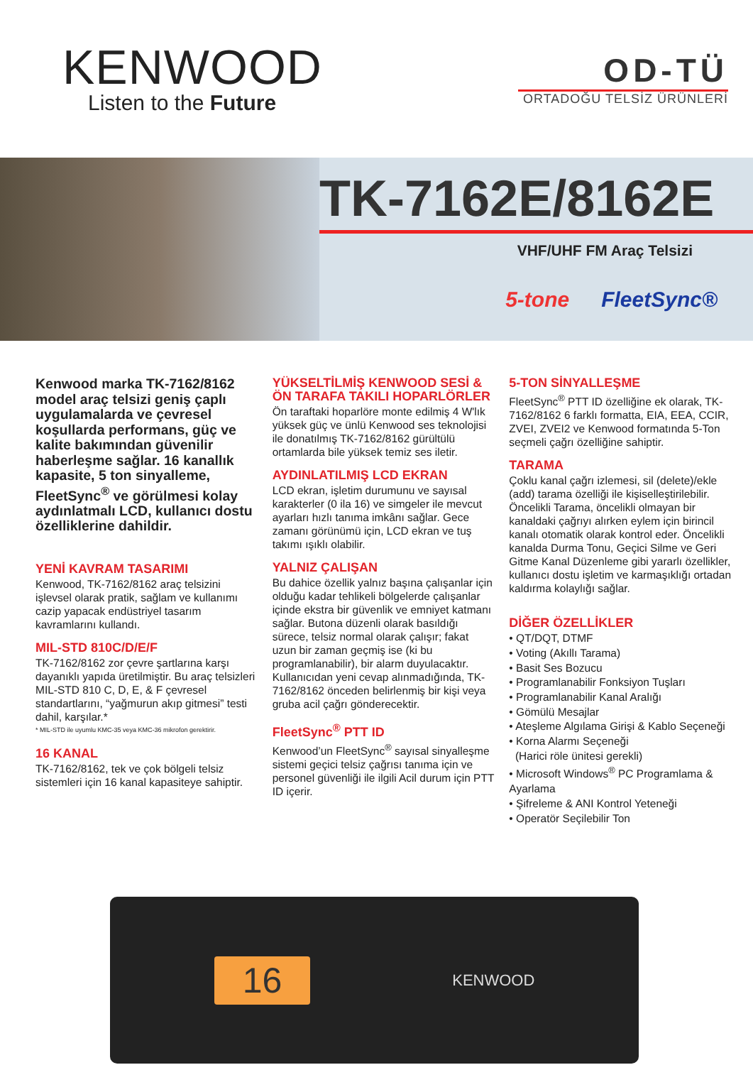KENWOOD
Listen to the Future
OD-TÜ
ORTADOĞU TELSİZ ÜRÜNLERİ
TK-7162E/8162E
VHF/UHF FM Araç Telsizi
5-tone FleetSync®
Kenwood marka TK-7162/8162 model araç telsizi geniş çaplı uygulamalarda ve çevresel koşullarda performans, güç ve kalite bakımından güvenilir haberleşme sağlar. 16 kanallık kapasite, 5 ton sinyalleme, FleetSync<sup>®</sup> ve görülmesi kolay aydınlatmalı LCD, kullanıcı dostu özelliklerine dahildir.
YENİ KAVRAM TASARIMI
Kenwood, TK-7162/8162 araç telsizini işlevsel olarak pratik, sağlam ve kullanımı cazip yapacak endüstriyel tasarım kavramlarını kullandı.
MIL-STD 810C/D/E/F
TK-7162/8162 zor çevre şartlarına karşı dayanıklı yapıda üretilmiştir. Bu araç telsizleri MIL-STD 810 C, D, E, & F çevresel standartlarını, “yağmurun akıp gitmesi” testi dahil, karşılar.*
* MIL-STD ile uyumlu KMC-35 veya KMC-36 mikrofon gerektirir.
16 KANAL
TK-7162/8162, tek ve çok bölgeli telsiz sistemleri için 16 kanal kapasiteye sahiptir.
YÜKSELTİLMİŞ KENWOOD SESİ & ÖN TARAFA TAKILI HOPARLÖRLER
Ön taraftaki hoparlöre monte edilmiş 4 W'lık yüksek güç ve ünlü Kenwood ses teknolojisi ile donatılmış TK-7162/8162 gürültülü ortamlarda bile yüksek temiz ses iletir.
AYDINLATILMIŞ LCD EKRAN
LCD ekran, işletim durumunu ve sayısal karakterler (0 ila 16) ve simgeler ile mevcut ayarları hızlı tanıma imkânı sağlar. Gece zamanı görünümü için, LCD ekran ve tuş takımı ışıklı olabilir.
YALNIZ ÇALIŞAN
Bu dahice özellik yalnız başına çalışanlar için olduğu kadar tehlikeli bölgelerde çalışanlar içinde ekstra bir güvenlik ve emniyet katmanı sağlar. Butona düzenli olarak basıldığı sürece, telsiz normal olarak çalışır; fakat uzun bir zaman geçmiş ise (ki bu programlanabilir), bir alarm duyulacaktır. Kullanıcıdan yeni cevap alınmadığında, TK-7162/8162 önceden belirlenmiş bir kişi veya gruba acil çağrı gönderecektir.
FleetSync<sup>®</sup> PTT ID
Kenwood’un FleetSync<sup>®</sup> sayısal sinyalleşme sistemi geçici telsiz çağrısı tanıma için ve personel güvenliği ile ilgili Acil durum için PTT ID içerir.
5-TON SİNYALLEŞME
FleetSync<sup>®</sup> PTT ID özelliğine ek olarak, TK-7162/8162 6 farklı formatta, EIA, EEA, CCIR, ZVEI, ZVEI2 ve Kenwood formatında 5-Ton seçmeli çağrı özelliğine sahiptir.
TARAMA
Çoklu kanal çağrı izlemesi, sil (delete)/ekle (add) tarama özelliği ile kişiselleştirilebilir. Öncelikli Tarama, öncelikli olmayan bir kanaldaki çağrıyı alırken eylem için birincil kanalı otomatik olarak kontrol eder. Öncelikli kanalda Durma Tonu, Geçici Silme ve Geri Gitme Kanal Düzenleme gibi yararlı özellikler, kullanıcı dostu işletim ve karmaşıklığı ortadan kaldırma kolaylığı sağlar.
DİĞER ÖZELLİKLER
• QT/DQT, DTMF
• Voting (Akıllı Tarama)
• Basit Ses Bozucu
• Programlanabilir Fonksiyon Tuşları
• Programlanabilir Kanal Aralığı
• Gömülü Mesajlar
• Ateşleme Algılama Girişi & Kablo Seçeneği
• Korna Alarmı Seçeneği
(Harici röle ünitesi gerekli)
• Microsoft Windows<sup>®</sup> PC Programlama & Ayarlama
• Şifreleme & ANI Kontrol Yeteneği
• Operatör Seçilebilir Ton
16
KENWOOD